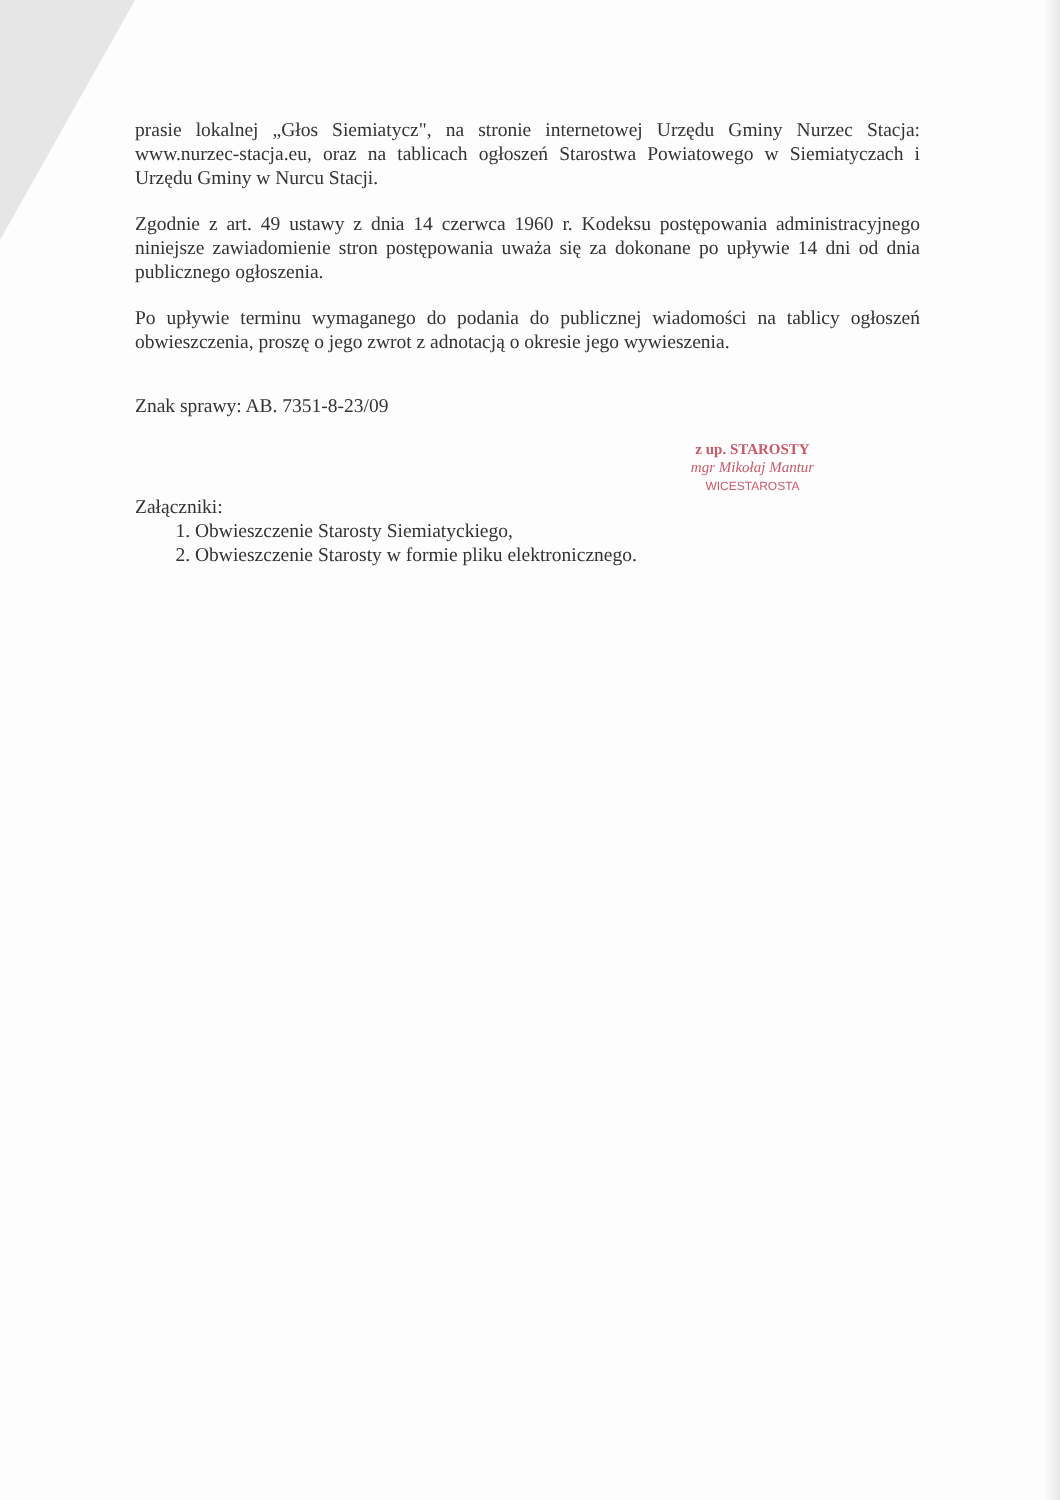prasie lokalnej „Głos Siemiatycz", na stronie internetowej Urzędu Gminy Nurzec Stacja: www.nurzec-stacja.eu, oraz na tablicach ogłoszeń Starostwa Powiatowego w Siemiatyczach i Urzędu Gminy w Nurcu Stacji.
Zgodnie z art. 49 ustawy z dnia 14 czerwca 1960 r. Kodeksu postępowania administracyjnego niniejsze zawiadomienie stron postępowania uważa się za dokonane po upływie 14 dni od dnia publicznego ogłoszenia.
Po upływie terminu wymaganego do podania do publicznej wiadomości na tablicy ogłoszeń obwieszczenia, proszę o jego zwrot z adnotacją o okresie jego wywieszenia.
Znak sprawy: AB. 7351-8-23/09
z up. STAROSTY
mgr Mikołaj Mantur
WICESTAROSTA
Załączniki:
1. Obwieszczenie Starosty Siemiatyckiego,
2. Obwieszczenie Starosty w formie pliku elektronicznego.